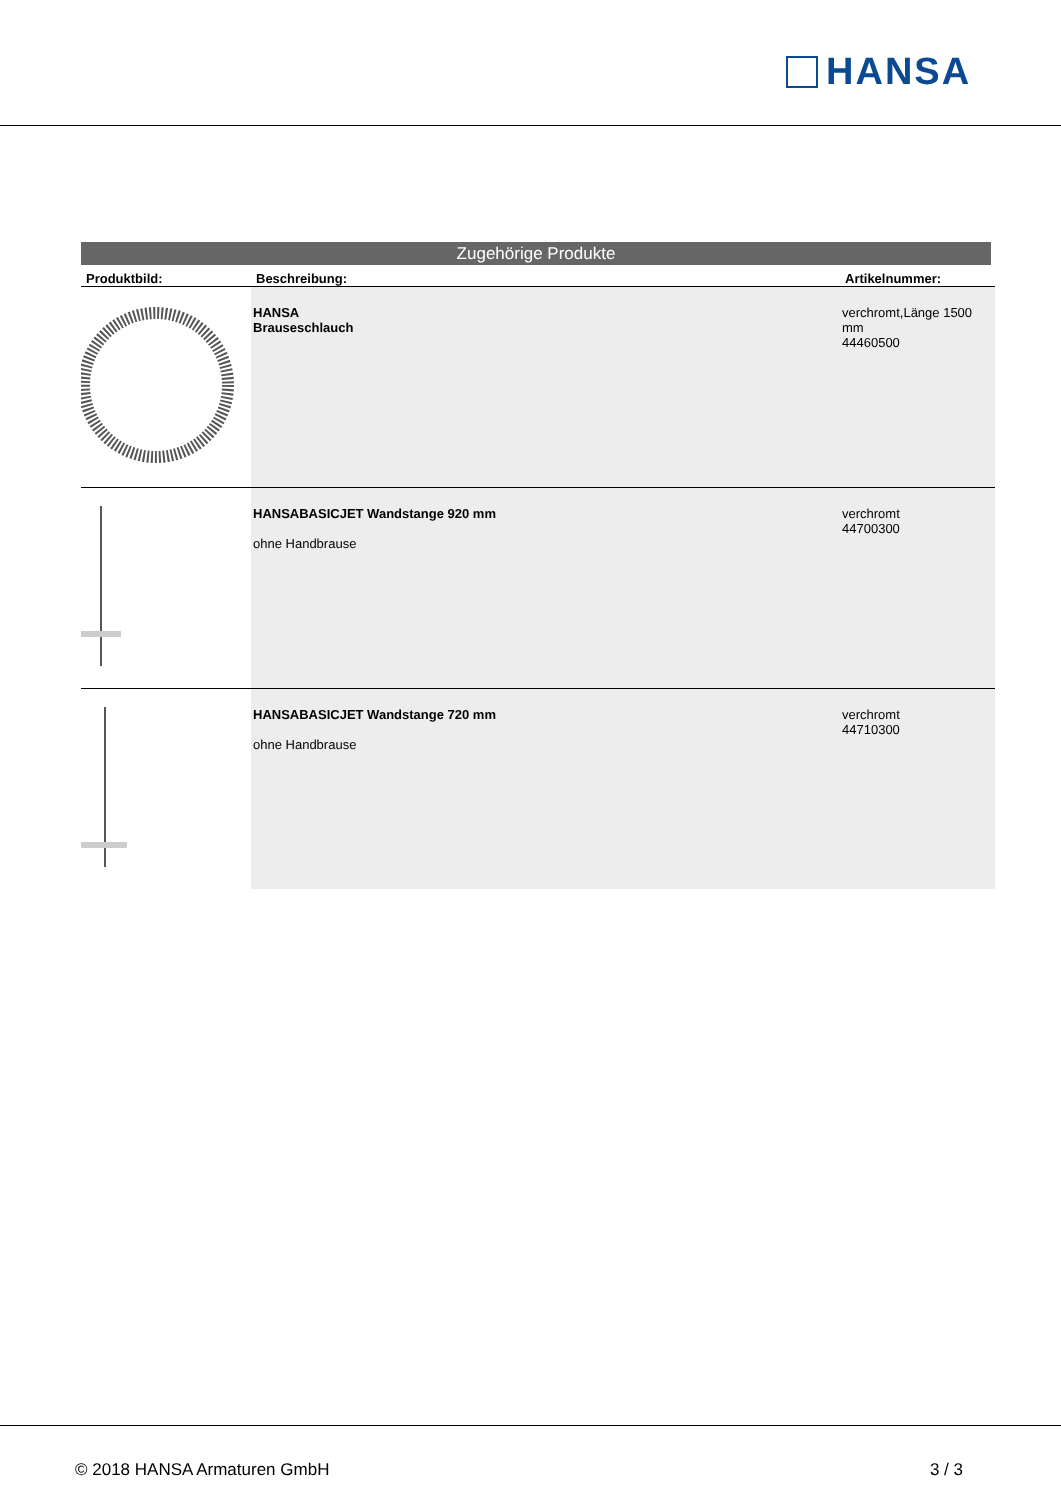HANSA
Zugehörige Produkte
| Produktbild: | Beschreibung: | Artikelnummer: |
| --- | --- | --- |
| | HANSA Brauseschlauch | verchromt,Länge 1500 mm 44460500 |
| | HANSABASICJET Wandstange 920 mm ohne Handbrause | verchromt 44700300 |
| | HANSABASICJET Wandstange 720 mm ohne Handbrause | verchromt 44710300 |
© 2018 HANSA Armaturen GmbH 3 / 3